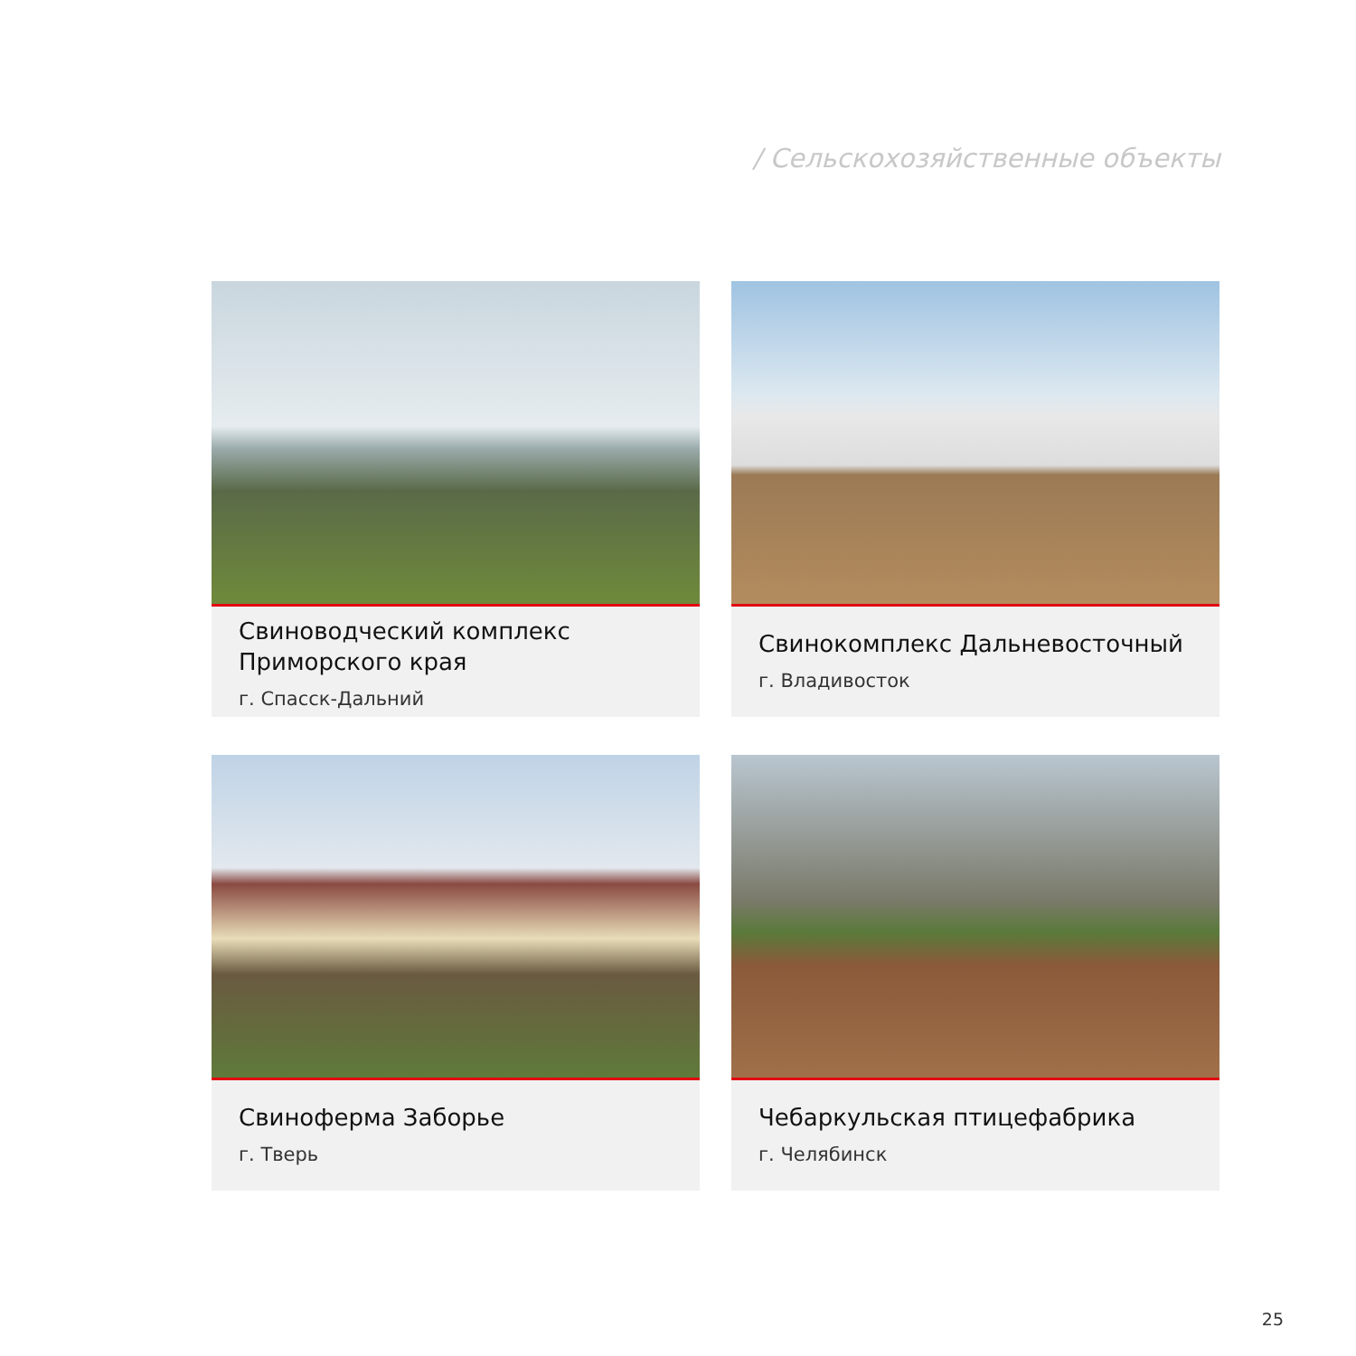/ Сельскохозяйственные объекты
Свиноводческий комплекс Приморского края
г. Спасск-Дальний
Свинокомплекс Дальневосточный
г. Владивосток
Свиноферма Заборье
г. Тверь
Чебаркульская птицефабрика
г. Челябинск
25